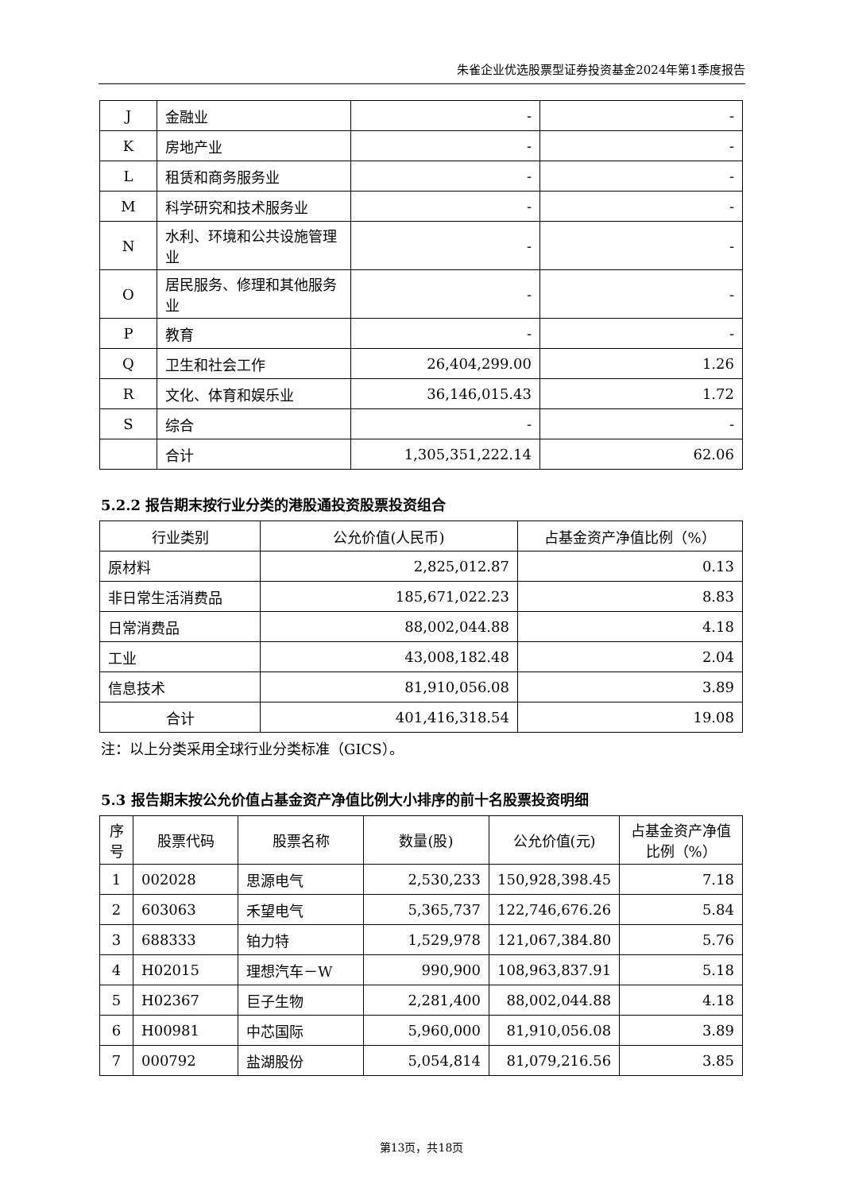朱雀企业优选股票型证券投资基金2024年第1季度报告
| J | 金融业 | - | - |
| K | 房地产业 | - | - |
| L | 租赁和商务服务业 | - | - |
| M | 科学研究和技术服务业 | - | - |
| N | 水利、环境和公共设施管理业 | - | - |
| O | 居民服务、修理和其他服务业 | - | - |
| P | 教育 | - | - |
| Q | 卫生和社会工作 | 26,404,299.00 | 1.26 |
| R | 文化、体育和娱乐业 | 36,146,015.43 | 1.72 |
| S | 综合 | - | - |
| | 合计 | 1,305,351,222.14 | 62.06 |
5.2.2 报告期末按行业分类的港股通投资股票投资组合
| 行业类别 | 公允价值(人民币) | 占基金资产净值比例（%） |
| --- | --- | --- |
| 原材料 | 2,825,012.87 | 0.13 |
| 非日常生活消费品 | 185,671,022.23 | 8.83 |
| 日常消费品 | 88,002,044.88 | 4.18 |
| 工业 | 43,008,182.48 | 2.04 |
| 信息技术 | 81,910,056.08 | 3.89 |
| 合计 | 401,416,318.54 | 19.08 |
注：以上分类采用全球行业分类标准（GICS）。
5.3 报告期末按公允价值占基金资产净值比例大小排序的前十名股票投资明细
| 序号 | 股票代码 | 股票名称 | 数量(股) | 公允价值(元) | 占基金资产净值比例（%） |
| --- | --- | --- | --- | --- | --- |
| 1 | 002028 | 思源电气 | 2,530,233 | 150,928,398.45 | 7.18 |
| 2 | 603063 | 禾望电气 | 5,365,737 | 122,746,676.26 | 5.84 |
| 3 | 688333 | 铂力特 | 1,529,978 | 121,067,384.80 | 5.76 |
| 4 | H02015 | 理想汽车－W | 990,900 | 108,963,837.91 | 5.18 |
| 5 | H02367 | 巨子生物 | 2,281,400 | 88,002,044.88 | 4.18 |
| 6 | H00981 | 中芯国际 | 5,960,000 | 81,910,056.08 | 3.89 |
| 7 | 000792 | 盐湖股份 | 5,054,814 | 81,079,216.56 | 3.85 |
第13页，共18页